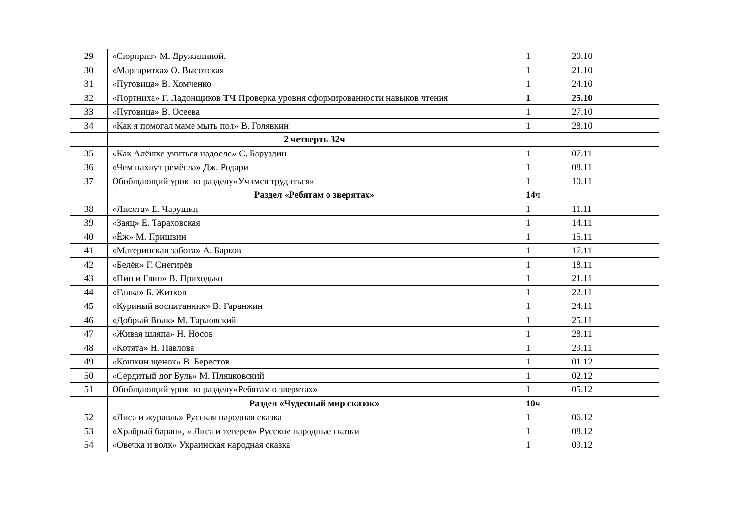| 29 | «Сюрприз» М. Дружининой. | 1 | 20.10 | |
| 30 | «Маргаритка» О. Высотская | 1 | 21.10 | |
| 31 | «Пуговица» В. Хомченко | 1 | 24.10 | |
| 32 | «Портниха» Г. Ладонщиков ТЧ Проверка уровня сформированности навыков чтения | 1 | 25.10 | |
| 33 | «Пуговица» В. Осеева | 1 | 27.10 | |
| 34 | «Как я помогал маме мыть пол» В. Голявкин | 1 | 28.10 | |
| | 2 четверть 32ч | | | |
| 35 | «Как Алёшке учиться надоело» С. Баруздин | 1 | 07.11 | |
| 36 | «Чем пахнут ремёсла» Дж. Родари | 1 | 08.11 | |
| 37 | Обобщающий урок по разделу«Учимся трудиться» | 1 | 10.11 | |
| | Раздел «Ребятам о зверятах» | 14ч | | |
| 38 | «Лисята» Е. Чарушин | 1 | 11.11 | |
| 39 | «Заяц» Е. Тараховская | 1 | 14.11 | |
| 40 | «Ёж» М. Пришвин | 1 | 15.11 | |
| 41 | «Материнская забота» А. Барков | 1 | 17.11 | |
| 42 | «Белёк» Г. Снегирёв | 1 | 18.11 | |
| 43 | «Пин и Гвин» В. Приходько | 1 | 21.11 | |
| 44 | «Галка» Б. Житков | 1 | 22.11 | |
| 45 | «Куриный воспитанник» В. Гаранжин | 1 | 24.11 | |
| 46 | «Добрый Волк» М. Тарловский | 1 | 25.11 | |
| 47 | «Живая шляпа» Н. Носов | 1 | 28.11 | |
| 48 | «Котята» Н. Павлова | 1 | 29.11 | |
| 49 | «Кошкин щенок» В. Берестов | 1 | 01.12 | |
| 50 | «Сердитый дог Буль» М. Пляцковский | 1 | 02.12 | |
| 51 | Обобщающий урок по разделу«Ребятам о зверятах» | 1 | 05.12 | |
| | Раздел «Чудесный мир сказок» | 10ч | | |
| 52 | «Лиса и журавль» Русская народная сказка | 1 | 06.12 | |
| 53 | «Храбрый баран», « Лиса и тетерев» Русские народные сказки | 1 | 08.12 | |
| 54 | «Овечка и волк» Украинская народная сказка | 1 | 09.12 | |